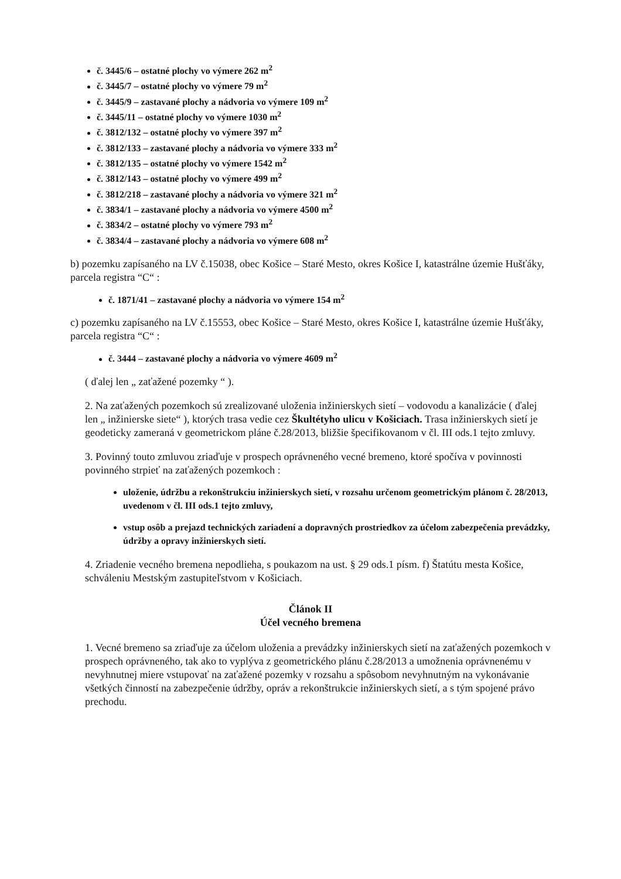č. 3445/6 – ostatné plochy vo výmere 262 m<sup>2</sup>
č. 3445/7 – ostatné plochy vo výmere 79 m<sup>2</sup>
č. 3445/9 – zastavané plochy a nádvoria vo výmere 109 m<sup>2</sup>
č. 3445/11 – ostatné plochy vo výmere 1030 m<sup>2</sup>
č. 3812/132 – ostatné plochy vo výmere 397 m<sup>2</sup>
č. 3812/133 – zastavané plochy a nádvoria vo výmere 333 m<sup>2</sup>
č. 3812/135 – ostatné plochy vo výmere 1542 m<sup>2</sup>
č. 3812/143 – ostatné plochy vo výmere 499 m<sup>2</sup>
č. 3812/218 – zastavané plochy a nádvoria vo výmere 321 m<sup>2</sup>
č. 3834/1 – zastavané plochy a nádvoria vo výmere 4500 m<sup>2</sup>
č. 3834/2 – ostatné plochy vo výmere 793 m<sup>2</sup>
č. 3834/4 – zastavané plochy a nádvoria vo výmere 608 m<sup>2</sup>
b) pozemku zapísaného na LV č.15038, obec Košice – Staré Mesto, okres Košice I, katastrálne územie Hušťáky, parcela registra “C“ :
č. 1871/41 – zastavané plochy a nádvoria vo výmere 154 m<sup>2</sup>
c) pozemku zapísaného na LV č.15553, obec Košice – Staré Mesto, okres Košice I, katastrálne územie Hušťáky, parcela registra “C“ :
č. 3444 – zastavané plochy a nádvoria vo výmere 4609 m<sup>2</sup>
( ďalej len „ zaťažené pozemky “ ).
2. Na zaťažených pozemkoch sú zrealizované uloženia inžinierskych sietí – vodovodu a kanalizácie ( ďalej len „ inžinierske siete“ ), ktorých trasa vedie cez Škultétyho ulicu v Košiciach. Trasa inžinierskych sietí je geodeticky zameraná v geometrickom pláne č.28/2013, bližšie špecifikovanom v čl. III ods.1 tejto zmluvy.
3. Povinný touto zmluvou zriaďuje v prospech oprávneného vecné bremeno, ktoré spočíva v povinnosti povinného strpieť na zaťažených pozemkoch :
uloženie, údržbu a rekonštrukciu inžinierskych sietí, v rozsahu určenom geometrickým plánom č. 28/2013, uvedenom v čl. III ods.1 tejto zmluvy,
vstup osôb a prejazd technických zariadení a dopravných prostriedkov za účelom zabezpečenia prevádzky, údržby a opravy inžinierskych sietí.
4. Zriadenie vecného bremena nepodlieha, s poukazom na ust. § 29 ods.1 písm. f) Štatútu mesta Košice, schváleniu Mestským zastupiteľstvom v Košiciach.
Článok II
Účel vecného bremena
1. Vecné bremeno sa zriaďuje za účelom uloženia a prevádzky inžinierskych sietí na zaťažených pozemkoch v prospech oprávneného, tak ako to vyplýva z geometrického plánu č.28/2013 a umožnenia oprávnenému v nevyhnutnej miere vstupovať na zaťažené pozemky v rozsahu a spôsobom nevyhnutným na vykonávanie všetkých činností na zabezpečenie údržby, opráv a rekonštrukcie inžinierskych sietí, a s tým spojené právo prechodu.